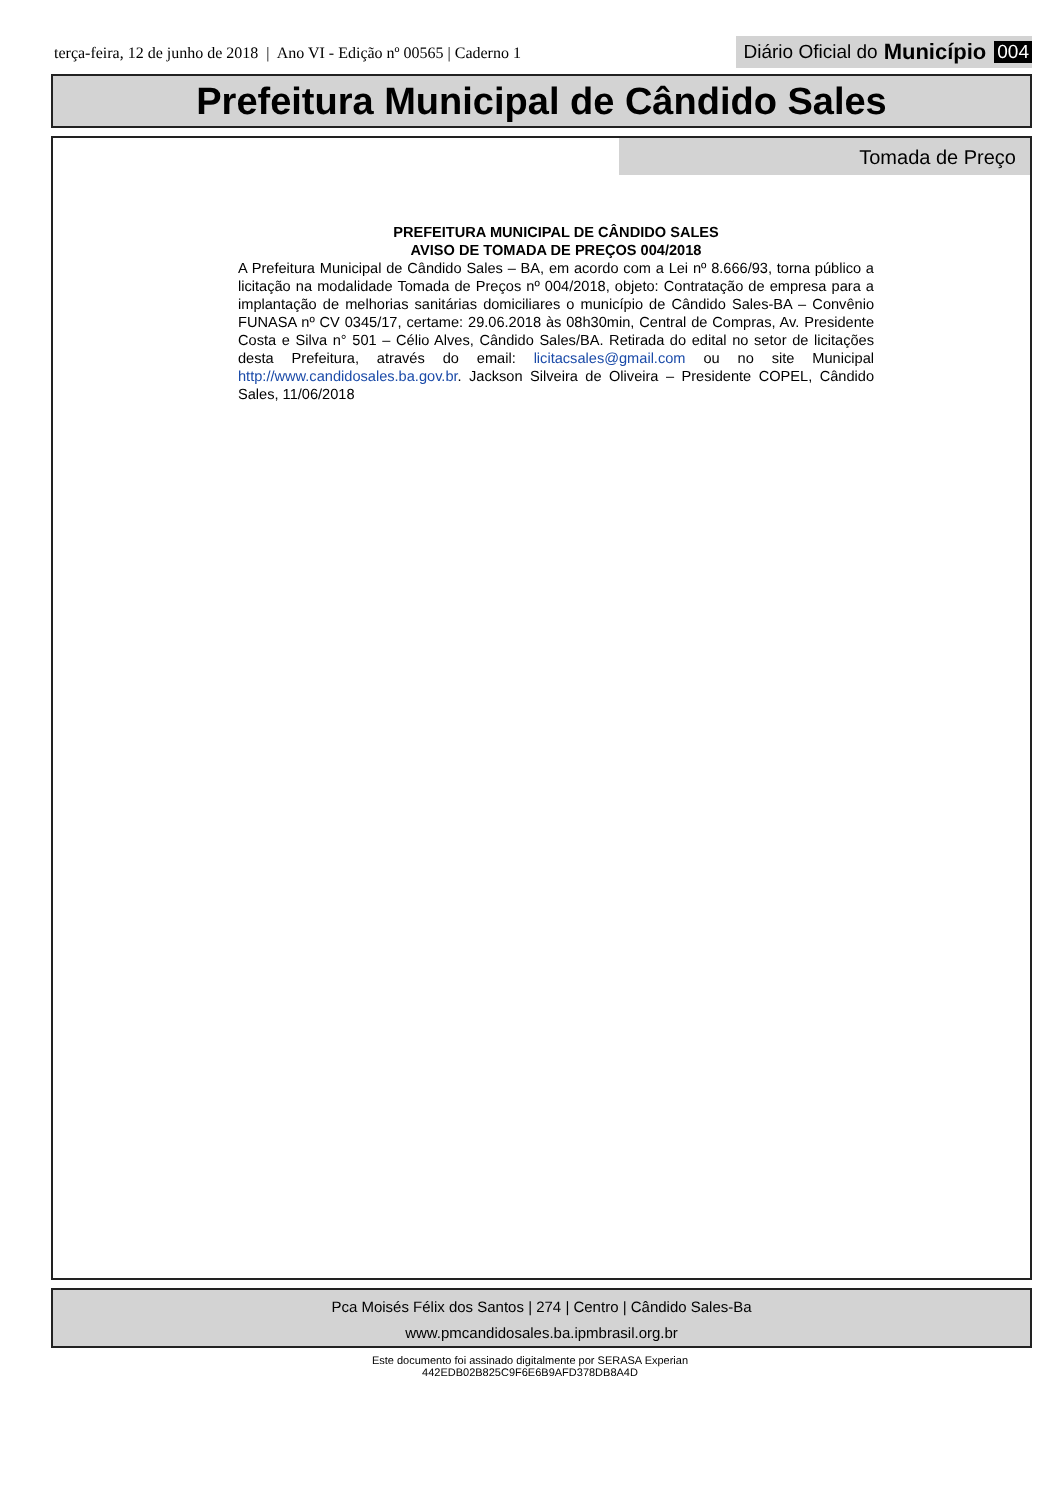terça-feira, 12 de junho de 2018 | Ano VI - Edição nº 00565 | Caderno 1
Diário Oficial do Município 004
Prefeitura Municipal de Cândido Sales
Tomada de Preço
PREFEITURA MUNICIPAL DE CÂNDIDO SALES
AVISO DE TOMADA DE PREÇOS 004/2018
A Prefeitura Municipal de Cândido Sales – BA, em acordo com a Lei nº 8.666/93, torna público a licitação na modalidade Tomada de Preços nº 004/2018, objeto: Contratação de empresa para a implantação de melhorias sanitárias domiciliares o município de Cândido Sales-BA – Convênio FUNASA nº CV 0345/17, certame: 29.06.2018 às 08h30min, Central de Compras, Av. Presidente Costa e Silva n° 501 – Célio Alves, Cândido Sales/BA. Retirada do edital no setor de licitações desta Prefeitura, através do email: licitacsales@gmail.com ou no site Municipal http://www.candidosales.ba.gov.br. Jackson Silveira de Oliveira – Presidente COPEL, Cândido Sales, 11/06/2018
Pca Moisés Félix dos Santos | 274 | Centro | Cândido Sales-Ba
www.pmcandidosales.ba.ipmbrasil.org.br
Este documento foi assinado digitalmente por SERASA Experian
442EDB02B825C9F6E6B9AFD378DB8A4D